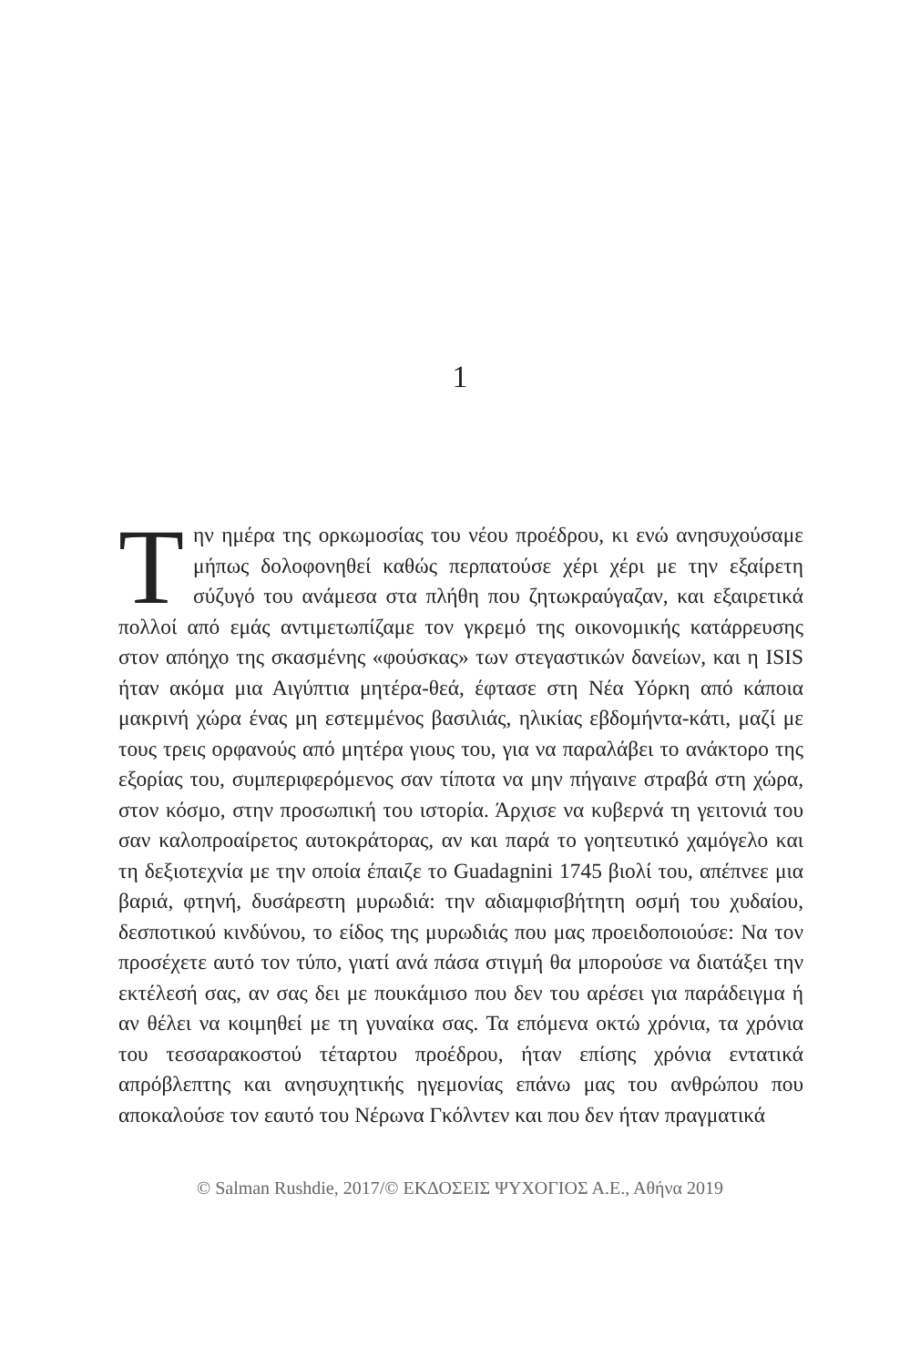1
Την ημέρα της ορκωμοσίας του νέου προέδρου, κι ενώ ανησυχούσαμε μήπως δολοφονηθεί καθώς περπατούσε χέρι χέρι με την εξαίρετη σύζυγό του ανάμεσα στα πλήθη που ζητωκραύγαζαν, και εξαιρετικά πολλοί από εμάς αντιμετωπίζαμε τον γκρεμό της οικονομικής κατάρρευσης στον απόηχο της σκασμένης «φούσκας» των στεγαστικών δανείων, και η ISIS ήταν ακόμα μια Αιγύπτια μητέρα-θεά, έφτασε στη Νέα Υόρκη από κάποια μακρινή χώρα ένας μη εστεμμένος βασιλιάς, ηλικίας εβδομήντα-κάτι, μαζί με τους τρεις ορφανούς από μητέρα γιους του, για να παραλάβει το ανάκτορο της εξορίας του, συμπεριφερόμενος σαν τίποτα να μην πήγαινε στραβά στη χώρα, στον κόσμο, στην προσωπική του ιστορία. Άρχισε να κυβερνά τη γειτονιά του σαν καλοπροαίρετος αυτοκράτορας, αν και παρά το γοητευτικό χαμόγελο και τη δεξιοτεχνία με την οποία έπαιζε το Guadagnini 1745 βιολί του, απέπνεε μια βαριά, φτηνή, δυσάρεστη μυρωδιά: την αδιαμφισβήτητη οσμή του χυδαίου, δεσποτικού κινδύνου, το είδος της μυρωδιάς που μας προειδοποιούσε: Να τον προσέχετε αυτό τον τύπο, γιατί ανά πάσα στιγμή θα μπορούσε να διατάξει την εκτέλεσή σας, αν σας δει με πουκάμισο που δεν του αρέσει για παράδειγμα ή αν θέλει να κοιμηθεί με τη γυναίκα σας. Τα επόμενα οκτώ χρόνια, τα χρόνια του τεσσαρακοστού τέταρτου προέδρου, ήταν επίσης χρόνια εντατικά απρόβλεπτης και ανησυχητικής ηγεμονίας επάνω μας του ανθρώπου που αποκαλούσε τον εαυτό του Νέρωνα Γκόλντεν και που δεν ήταν πραγματικά
© Salman Rushdie, 2017/© ΕΚΔΟΣΕΙΣ ΨΥΧΟΓΙΟΣ Α.Ε., Αθήνα 2019